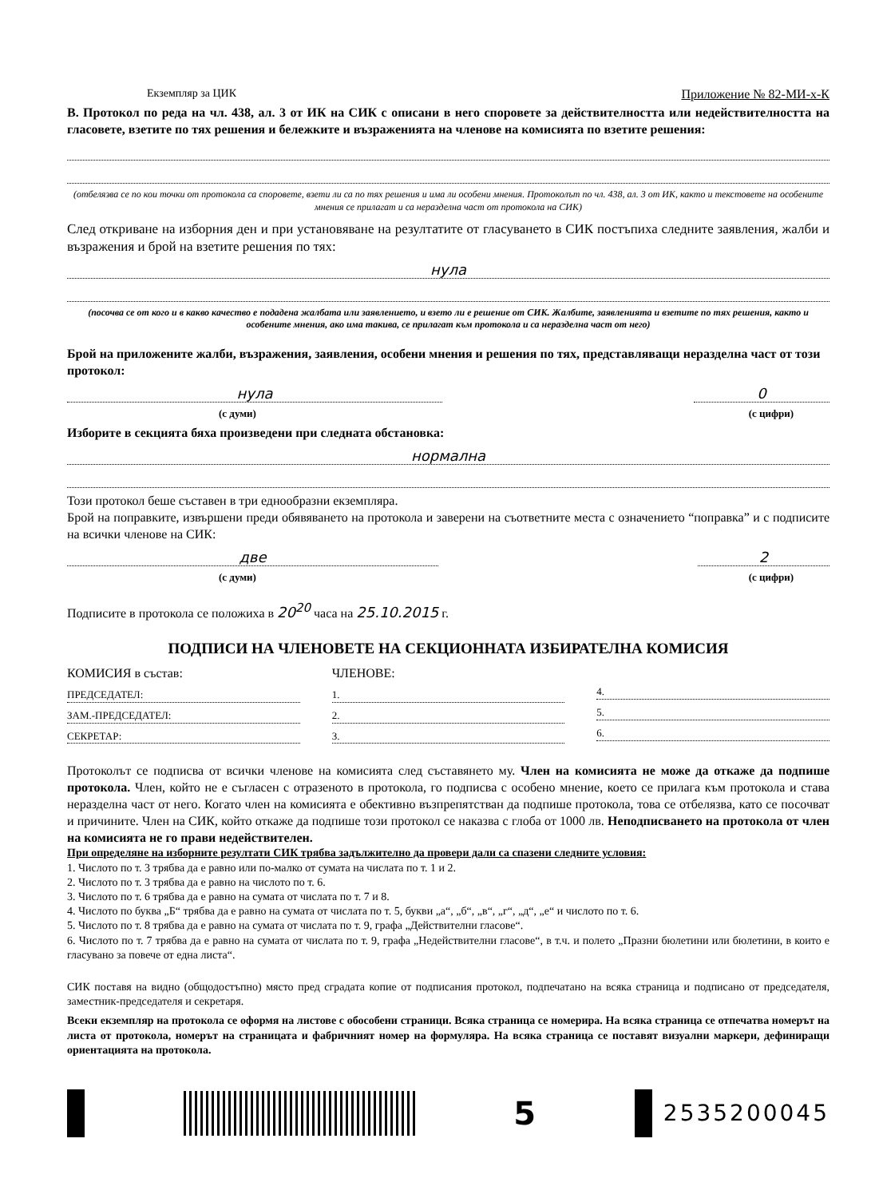Екземпляр за ЦИК Приложение № 82-МИ-х-К
В. Протокол по реда на чл. 438, ал. 3 от ИК на СИК с описани в него споровете за действителността или недействителността на гласовете, взетите по тях решения и бележките и възраженията на членове на комисията по взетите решения:
(отбелязва се по кои точки от протокола са споровете, взети ли са по тях решения и има ли особени мнения. Протоколът по чл. 438, ал. 3 от ИК, както и текстовете на особените мнения се прилагат и са неразделна част от протокола на СИК)
След откриване на изборния ден и при установяване на резултатите от гласуването в СИК постъпиха следните заявления, жалби и възражения и брой на взетите решения по тях:
нула
(посочва се от кого и в какво качество е подадена жалбата или заявлението, и взето ли е решение от СИК. Жалбите, заявленията и взетите по тях решения, както и особените мнения, ако има такива, се прилагат към протокола и са неразделна част от него)
Брой на приложените жалби, възражения, заявления, особени мнения и решения по тях, представляващи неразделна част от този протокол:
нула
0
(с думи) (с цифри)
Изборите в секцията бяха произведени при следната обстановка:
нормална
Този протокол беше съставен в три еднообразни екземпляра.
Брой на поправките, извършени преди обявяването на протокола и заверени на съответните места с означението “поправка” и с подписите на всички членове на СИК:
две
2
(с думи) (с цифри)
Подписите в протокола се положиха в 20<sup>20</sup> часа на 25.10.2015 г.
ПОДПИСИ НА ЧЛЕНОВЕТЕ НА СЕКЦИОННАТА ИЗБИРАТЕЛНА КОМИСИЯ
КОМИСИЯ в състав:
ПРЕДСЕДАТЕЛ:
ЗАМ.-ПРЕДСЕДАТЕЛ:
СЕКРЕТАР:
ЧЛЕНОВЕ:
1.
2.
3.
4.
5.
6.
Протоколът се подписва от всички членове на комисията след съставянето му. Член на комисията не може да откаже да подпише протокола. Член, който не е съгласен с отразеното в протокола, го подписва с особено мнение, което се прилага към протокола и става неразделна част от него. Когато член на комисията е обективно възпрепятстван да подпише протокола, това се отбелязва, като се посочват и причините. Член на СИК, който откаже да подпише този протокол се наказва с глоба от 1000 лв. Неподписването на протокола от член на комисията не го прави недействителен.
При определяне на изборните резултати СИК трябва задължително да провери дали са спазени следните условия:
1. Числото по т. 3 трябва да е равно или по-малко от сумата на числата по т. 1 и 2.
2. Числото по т. 3 трябва да е равно на числото по т. 6.
3. Числото по т. 6 трябва да е равно на сумата от числата по т. 7 и 8.
4. Числото по буква „Б“ трябва да е равно на сумата от числата по т. 5, букви „а“, „б“, „в“, „г“, „д“, „е“ и числото по т. 6.
5. Числото по т. 8 трябва да е равно на сумата от числата по т. 9, графа „Действителни гласове“.
6. Числото по т. 7 трябва да е равно на сумата от числата по т. 9, графа „Недействителни гласове“, в т.ч. и полето „Празни бюлетини или бюлетини, в които е гласувано за повече от една листа“.
СИК поставя на видно (общодостъпно) място пред сградата копие от подписания протокол, подпечатано на всяка страница и подписано от председателя, заместник-председателя и секретаря.
Всеки екземпляр на протокола се оформя на листове с обособени страници. Всяка страница се номерира. На всяка страница се отпечатва номерът на листа от протокола, номерът на страницата и фабричният номер на формуляра. На всяка страница се поставят визуални маркери, дефиниращи ориентацията на протокола.
5 2535200045